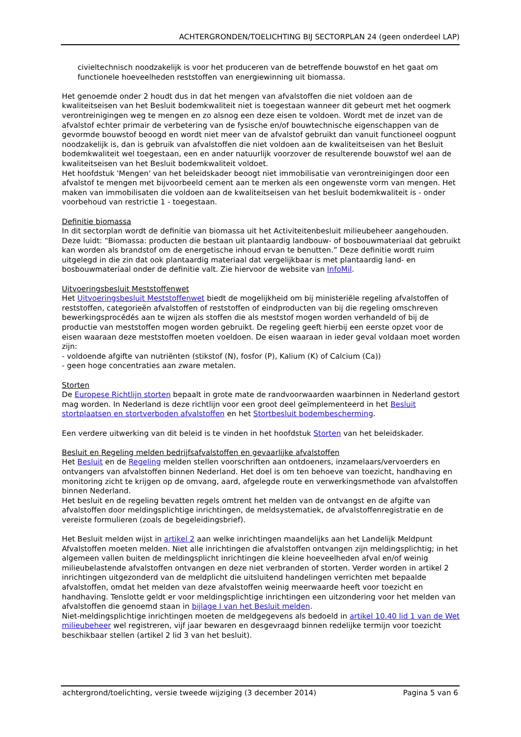ACHTERGRONDEN/TOELICHTING BIJ SECTORPLAN 24 (geen onderdeel LAP)
civieltechnisch noodzakelijk is voor het produceren van de betreffende bouwstof en het gaat om functionele hoeveelheden reststoffen van energiewinning uit biomassa.
Het genoemde onder 2 houdt dus in dat het mengen van afvalstoffen die niet voldoen aan de kwaliteitseisen van het Besluit bodemkwaliteit niet is toegestaan wanneer dit gebeurt met het oogmerk verontreinigingen weg te mengen en zo alsnog een deze eisen te voldoen. Wordt met de inzet van de afvalstof echter primair de verbetering van de fysische en/of bouwtechnische eigenschappen van de gevormde bouwstof beoogd en wordt niet meer van de afvalstof gebruikt dan vanuit functioneel oogpunt noodzakelijk is, dan is gebruik van afvalstoffen die niet voldoen aan de kwaliteitseisen van het Besluit bodemkwaliteit wel toegestaan, een en ander natuurlijk voorzover de resulterende bouwstof wel aan de kwaliteitseisen van het Besluit bodemkwaliteit voldoet.
Het hoofdstuk 'Mengen' van het beleidskader beoogt niet immobilisatie van verontreinigingen door een afvalstof te mengen met bijvoorbeeld cement aan te merken als een ongewenste vorm van mengen. Het maken van immobilisaten die voldoen aan de kwaliteitseisen van het besluit bodemkwaliteit is - onder voorbehoud van restrictie 1 - toegestaan.
Definitie biomassa
In dit sectorplan wordt de definitie van biomassa uit het Activiteitenbesluit milieubeheer aangehouden. Deze luidt: “Biomassa: producten die bestaan uit plantaardig landbouw- of bosbouwmateriaal dat gebruikt kan worden als brandstof om de energetische inhoud ervan te benutten.” Deze definitie wordt ruim uitgelegd in die zin dat ook plantaardig materiaal dat vergelijkbaar is met plantaardig land- en bosbouwmateriaal onder de definitie valt. Zie hiervoor de website van InfoMil.
Uitvoeringsbesluit Meststoffenwet
Het Uitvoeringsbesluit Meststoffenwet biedt de mogelijkheid om bij ministeriële regeling afvalstoffen of reststoffen, categorieën afvalstoffen of reststoffen of eindproducten van bij die regeling omschreven bewerkingsprocédés aan te wijzen als stoffen die als meststof mogen worden verhandeld of bij de productie van meststoffen mogen worden gebruikt. De regeling geeft hierbij een eerste opzet voor de eisen waaraan deze meststoffen moeten voeldoen. De eisen waaraan in ieder geval voldaan moet worden zijn:
- voldoende afgifte van nutriënten (stikstof (N), fosfor (P), Kalium (K) of Calcium (Ca))
- geen hoge concentraties aan zware metalen.
Storten
De Europese Richtlijn storten bepaalt in grote mate de randvoorwaarden waarbinnen in Nederland gestort mag worden. In Nederland is deze richtlijn voor een groot deel geïmplementeerd in het Besluit stortplaatsen en stortverboden afvalstoffen en het Stortbesluit bodembescherming.
Een verdere uitwerking van dit beleid is te vinden in het hoofdstuk Storten van het beleidskader.
Besluit en Regeling melden bedrijfsafvalstoffen en gevaarlijke afvalstoffen
Het Besluit en de Regeling melden stellen voorschriften aan ontdoeners, inzamelaars/vervoerders en ontvangers van afvalstoffen binnen Nederland. Het doel is om ten behoeve van toezicht, handhaving en monitoring zicht te krijgen op de omvang, aard, afgelegde route en verwerkingsmethode van afvalstoffen binnen Nederland.
Het besluit en de regeling bevatten regels omtrent het melden van de ontvangst en de afgifte van afvalstoffen door meldingsplichtige inrichtingen, de meldsystematiek, de afvalstoffenregistratie en de vereiste formulieren (zoals de begeleidingsbrief).
Het Besluit melden wijst in artikel 2 aan welke inrichtingen maandelijks aan het Landelijk Meldpunt Afvalstoffen moeten melden. Niet alle inrichtingen die afvalstoffen ontvangen zijn meldingsplichtig; in het algemeen vallen buiten de meldingsplicht inrichtingen die kleine hoeveelheden afval en/of weinig milieubelastende afvalstoffen ontvangen en deze niet verbranden of storten. Verder worden in artikel 2 inrichtingen uitgezonderd van de meldplicht die uitsluitend handelingen verrichten met bepaalde afvalstoffen, omdat het melden van deze afvalstoffen weinig meerwaarde heeft voor toezicht en handhaving. Tenslotte geldt er voor meldingsplichtige inrichtingen een uitzondering voor het melden van afvalstoffen die genoemd staan in bijlage I van het Besluit melden.
Niet-meldingsplichtige inrichtingen moeten de meldgegevens als bedoeld in artikel 10.40 lid 1 van de Wet milieubeheer wel registreren, vijf jaar bewaren en desgevraagd binnen redelijke termijn voor toezicht beschikbaar stellen (artikel 2 lid 3 van het besluit).
achtergrond/toelichting, versie tweede wijziging (3 december 2014) Pagina 5 van 6